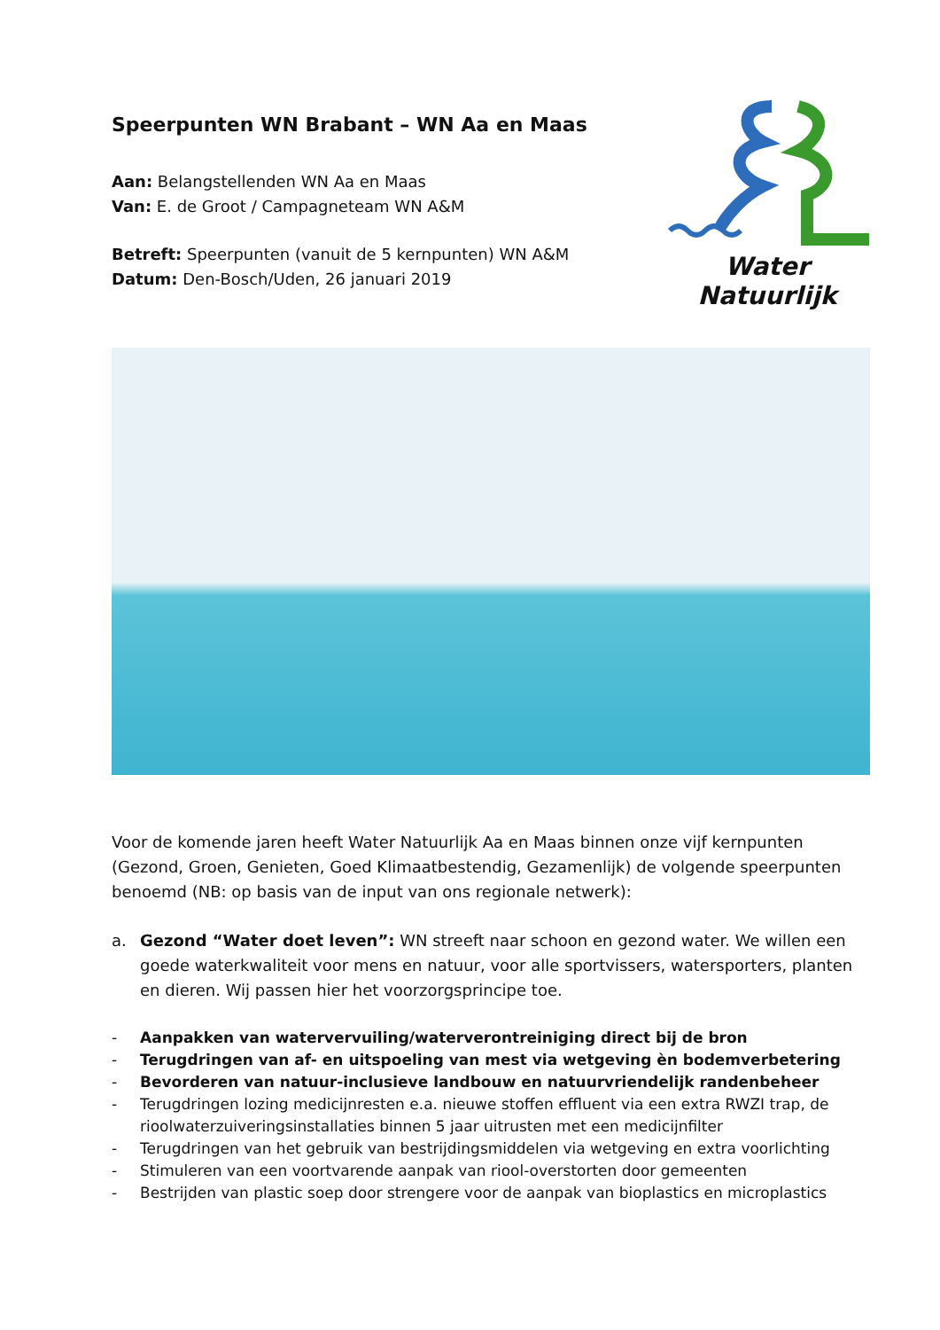Speerpunten WN Brabant – WN Aa en Maas
Aan: Belangstellenden WN Aa en Maas
Van: E. de Groot / Campagneteam WN A&M
Betreft: Speerpunten (vanuit de 5 kernpunten) WN A&M
Datum: Den-Bosch/Uden, 26 januari 2019
Water Natuurlijk
Voor de komende jaren heeft Water Natuurlijk Aa en Maas binnen onze vijf kernpunten (Gezond, Groen, Genieten, Goed Klimaatbestendig, Gezamenlijk) de volgende speerpunten benoemd (NB: op basis van de input van ons regionale netwerk):
a.
Gezond “Water doet leven”: WN streeft naar schoon en gezond water. We willen een goede waterkwaliteit voor mens en natuur, voor alle sportvissers, watersporters, planten en dieren. Wij passen hier het voorzorgsprincipe toe.
- Aanpakken van watervervuiling/waterverontreiniging direct bij de bron
- Terugdringen van af- en uitspoeling van mest via wetgeving èn bodemverbetering
- Bevorderen van natuur-inclusieve landbouw en natuurvriendelijk randenbeheer
- Terugdringen lozing medicijnresten e.a. nieuwe stoffen effluent via een extra RWZI trap, de rioolwaterzuiveringsinstallaties binnen 5 jaar uitrusten met een medicijnfilter
- Terugdringen van het gebruik van bestrijdingsmiddelen via wetgeving en extra voorlichting
- Stimuleren van een voortvarende aanpak van riool-overstorten door gemeenten
- Bestrijden van plastic soep door strengere voor de aanpak van bioplastics en microplastics